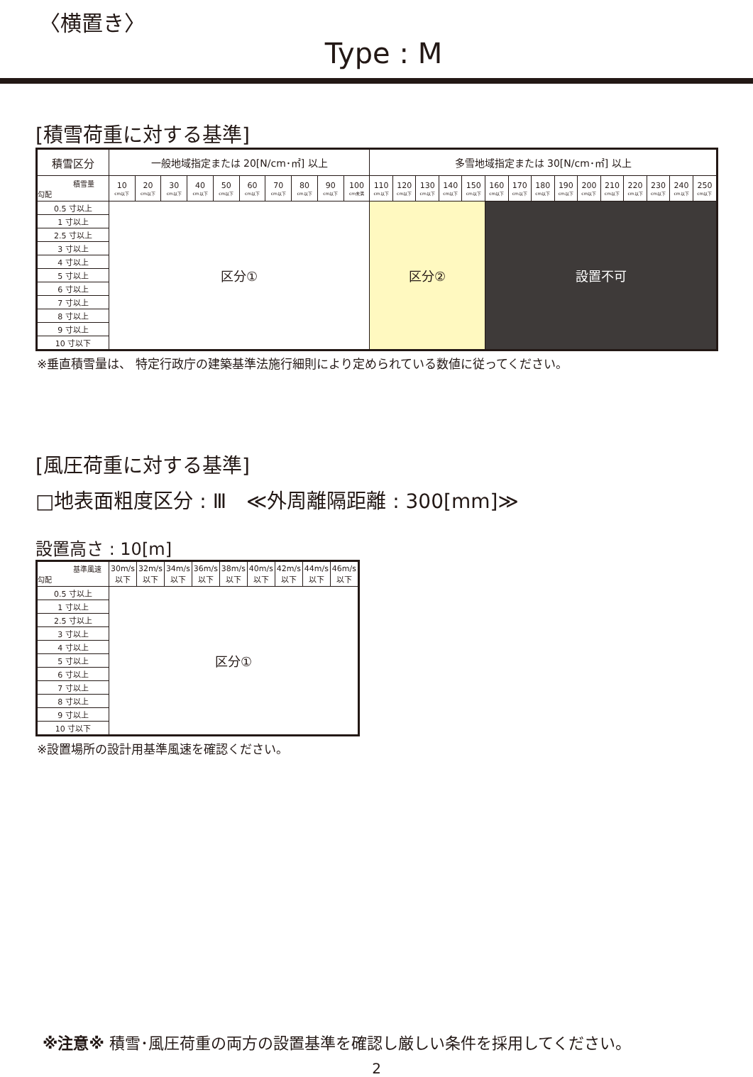〈横置き〉
Type : M
[積雪荷重に対する基準]
| 積雪区分 | 一般地域指定または 20[N/cm･㎡] 以上 | | | | | | | | | | 多雪地域指定または 30[N/cm･㎡] 以上 | | | | | | | | | | | | | | |
| --- | --- | --- | --- | --- | --- | --- | --- | --- | --- | --- | --- | --- | --- | --- | --- | --- | --- | --- | --- | --- | --- | --- | --- | --- | --- |
| 積雪量 勾配 | 10 cm以下 | 20 cm以下 | 30 cm以下 | 40 cm以下 | 50 cm以下 | 60 cm以下 | 70 cm以下 | 80 cm以下 | 90 cm以下 | 100 cm未満 | 110 cm以下 | 120 cm以下 | 130 cm以下 | 140 cm以下 | 150 cm以下 | 160 cm以下 | 170 cm以下 | 180 cm以下 | 190 cm以下 | 200 cm以下 | 210 cm以下 | 220 cm以下 | 230 cm以下 | 240 cm以下 | 250 cm以下 |
| 0.5 寸以上 | 区分① | | | | | | | | | | 区分② | | | | | 設置不可 | | | | | | | | | |
| 1 寸以上 | | | | | | | | | | | | | | | | | | | | | | | | | |
| 2.5 寸以上 | | | | | | | | | | | | | | | | | | | | | | | | | |
| 3 寸以上 | | | | | | | | | | | | | | | | | | | | | | | | | |
| 4 寸以上 | | | | | | | | | | | | | | | | | | | | | | | | | |
| 5 寸以上 | | | | | | | | | | | | | | | | | | | | | | | | | |
| 6 寸以上 | | | | | | | | | | | | | | | | | | | | | | | | | |
| 7 寸以上 | | | | | | | | | | | | | | | | | | | | | | | | | |
| 8 寸以上 | | | | | | | | | | | | | | | | | | | | | | | | | |
| 9 寸以上 | | | | | | | | | | | | | | | | | | | | | | | | | |
| 10 寸以下 | | | | | | | | | | | | | | | | | | | | | | | | | |
※垂直積雪量は、 特定行政庁の建築基準法施行細則により定められている数値に従ってください。
[風圧荷重に対する基準]
□地表面粗度区分 : Ⅲ　≪外周離隔距離 : 300[mm]≫
設置高さ : 10[m]
| 基準風速 勾配 | 30m/s 以下 | 32m/s 以下 | 34m/s 以下 | 36m/s 以下 | 38m/s 以下 | 40m/s 以下 | 42m/s 以下 | 44m/s 以下 | 46m/s 以下 |
| 0.5 寸以上 | 区分① | | | | | | | | |
| 1 寸以上 | | | | | | | | | |
| 2.5 寸以上 | | | | | | | | | |
| 3 寸以上 | | | | | | | | | |
| 4 寸以上 | | | | | | | | | |
| 5 寸以上 | | | | | | | | | |
| 6 寸以上 | | | | | | | | | |
| 7 寸以上 | | | | | | | | | |
| 8 寸以上 | | | | | | | | | |
| 9 寸以上 | | | | | | | | | |
| 10 寸以下 | | | | | | | | | |
※設置場所の設計用基準風速を確認ください。
※注意※ 積雪･風圧荷重の両方の設置基準を確認し厳しい条件を採用してください。
2